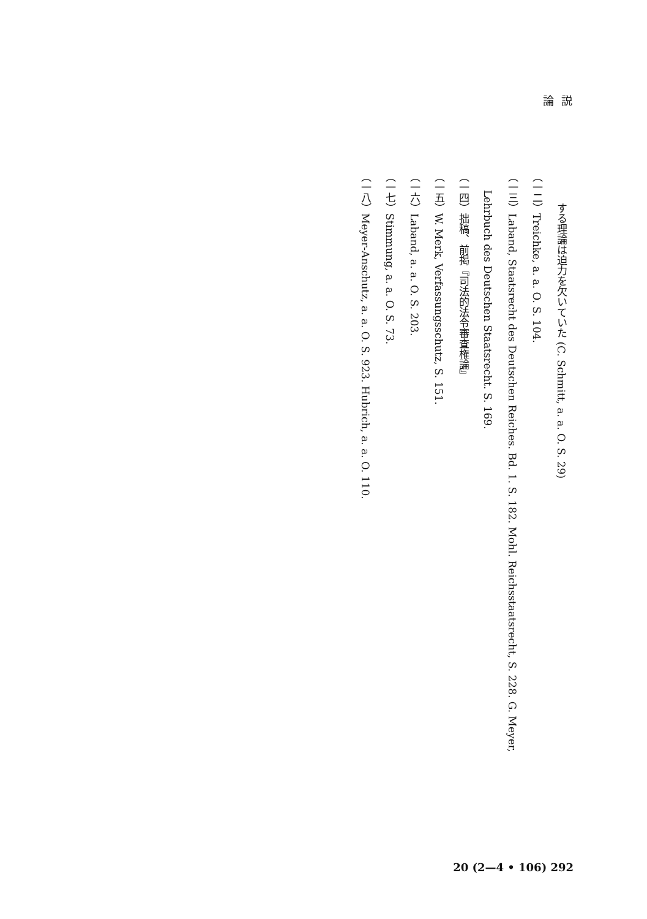論説
　　　する理論は迫力を欠いていた (C. Schmitt, a. a. O. S. 29)
（一二）Treichke, a. a. O. S. 104.
（一三）Laband, Staatsrecht des Deutschen Reiches. Bd. 1. S. 182. Mohl. Reichsstaatsrecht, S. 228. G. Meyer,
Lehrbuch des Deutschen Staatsrecht. S. 169.
（一四）拙稿、前掲『司法的法令審査権論』
（一五）W. Merk, Verfassungsschutz, S. 151.
（一六）Laband, a. a. O. S. 203.
（一七）Stimmung, a. a. O. S. 73.
（一八）Meyer-Anschutz, a. a. O. S. 923. Hubrich, a. a. O. 110.
20 (2—4 • 106) 292